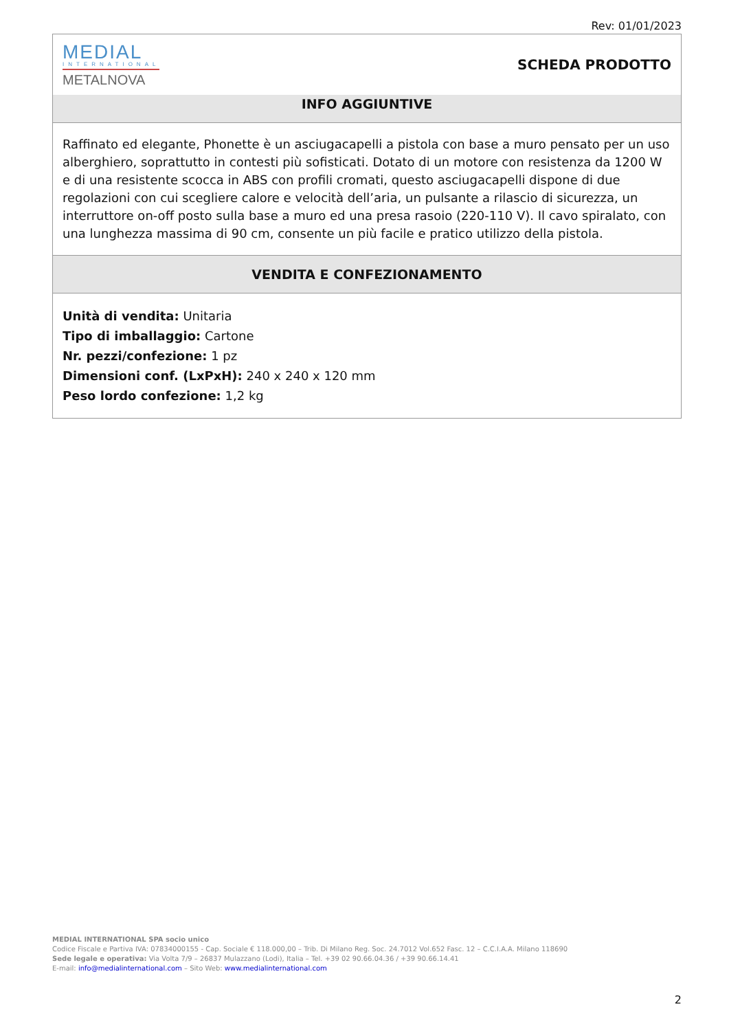Rev: 01/01/2023
MEDIAL
INTERNATIONAL
METALNOVA
SCHEDA PRODOTTO
INFO AGGIUNTIVE
Raffinato ed elegante, Phonette è un asciugacapelli a pistola con base a muro pensato per un uso alberghiero, soprattutto in contesti più sofisticati. Dotato di un motore con resistenza da 1200 W e di una resistente scocca in ABS con profili cromati, questo asciugacapelli dispone di due regolazioni con cui scegliere calore e velocità dell’aria, un pulsante a rilascio di sicurezza, un interruttore on-off posto sulla base a muro ed una presa rasoio (220-110 V). Il cavo spiralato, con una lunghezza massima di 90 cm, consente un più facile e pratico utilizzo della pistola.
VENDITA E CONFEZIONAMENTO
Unità di vendita: Unitaria
Tipo di imballaggio: Cartone
Nr. pezzi/confezione: 1 pz
Dimensioni conf. (LxPxH): 240 x 240 x 120 mm
Peso lordo confezione: 1,2 kg
MEDIAL INTERNATIONAL SPA socio unico
Codice Fiscale e Partiva IVA: 07834000155 - Cap. Sociale € 118.000,00 – Trib. Di Milano Reg. Soc. 24.7012 Vol.652 Fasc. 12 – C.C.I.A.A. Milano 118690
Sede legale e operativa: Via Volta 7/9 – 26837 Mulazzano (Lodi), Italia – Tel. +39 02 90.66.04.36 / +39 90.66.14.41
E-mail: info@medialinternational.com – Sito Web: www.medialinternational.com
2